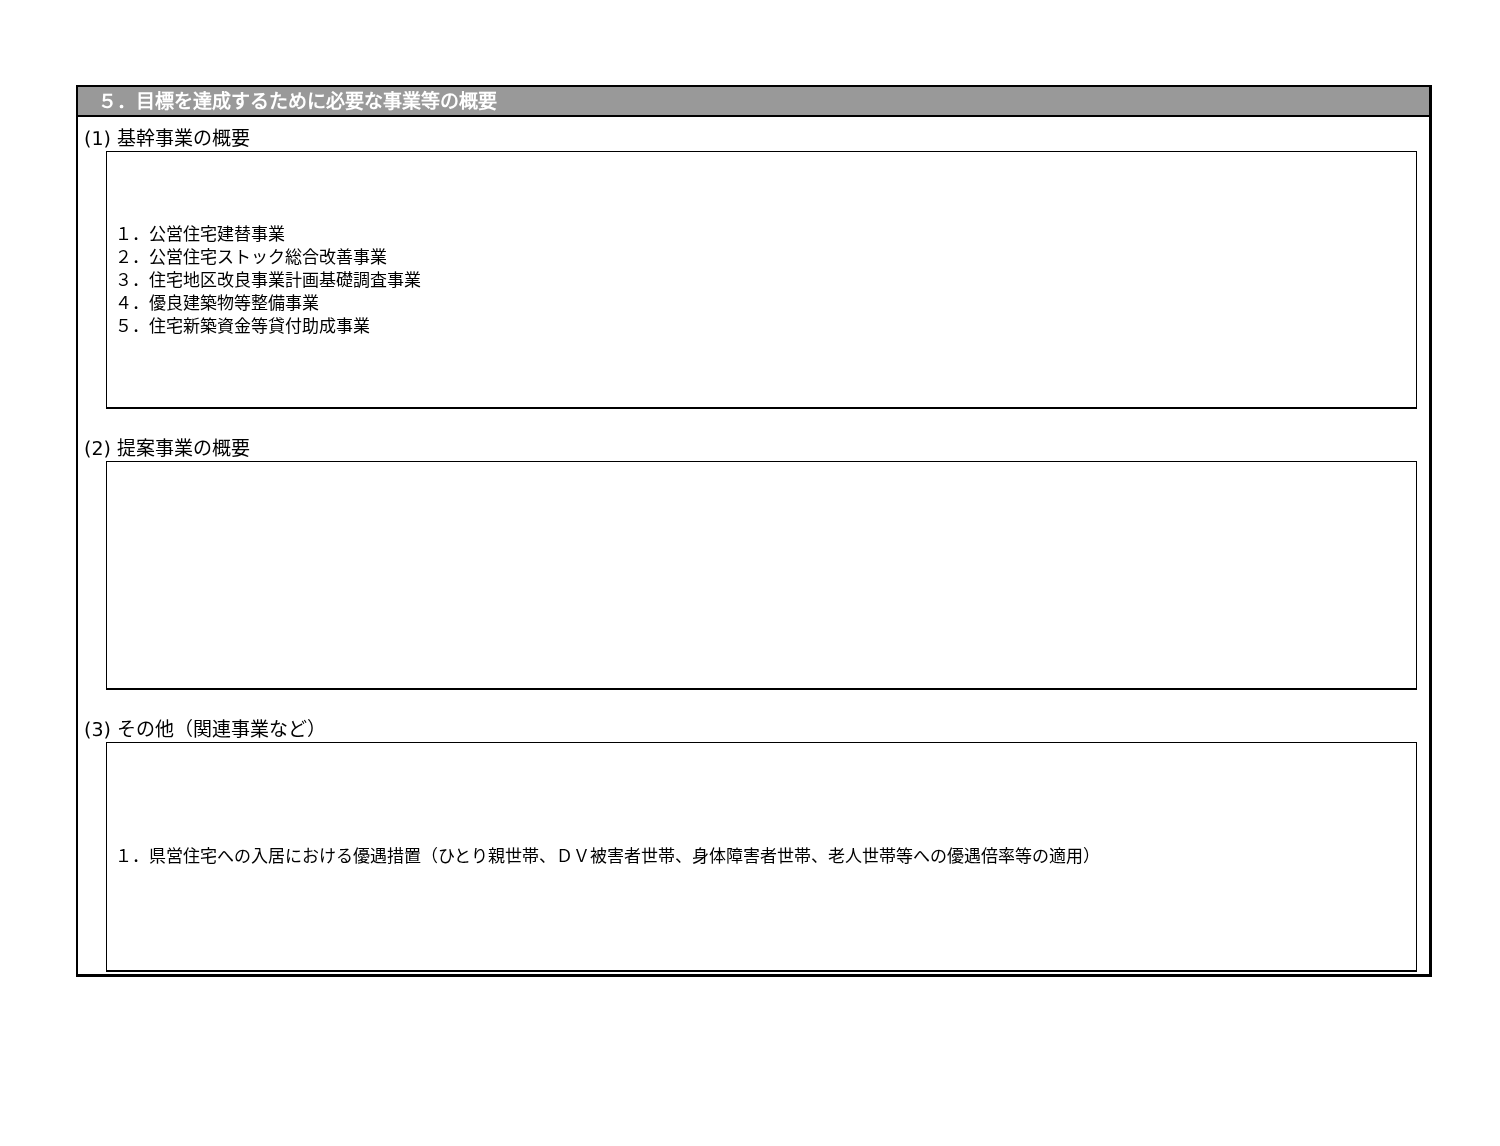５．目標を達成するために必要な事業等の概要
(1) 基幹事業の概要
１．公営住宅建替事業
２．公営住宅ストック総合改善事業
３．住宅地区改良事業計画基礎調査事業
４．優良建築物等整備事業
５．住宅新築資金等貸付助成事業
(2) 提案事業の概要
(3) その他（関連事業など）
１．県営住宅への入居における優遇措置（ひとり親世帯、ＤＶ被害者世帯、身体障害者世帯、老人世帯等への優遇倍率等の適用）